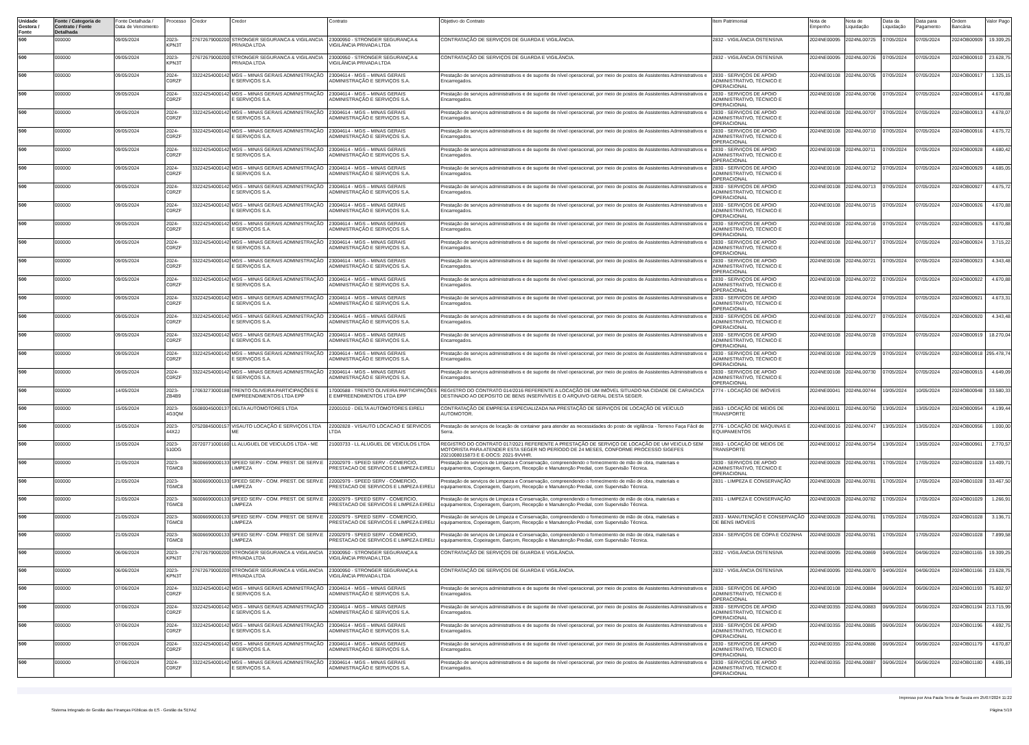| Unidade Gestora / Fonte | Fonte / Categoria de Contrato / Fonte Detalhada | Fonte Detalhada / Data de Vencimento | Processo | Credor | Credor | Contrato | Objetivo do Contrato | Item Patrimonial | Nota de Empenho | Nota de Liquidação | Data da Liquidação | Data para Pagamento | Ordem Bancária | Valor Pago |
| --- | --- | --- | --- | --- | --- | --- | --- | --- | --- | --- | --- | --- | --- | --- |
| 500 | 000000 | 09/05/2024 | 2023-KPN3T | 27672679000200 | STRONGER SEGURANCA & VIGILANCIA PRIVADA LTDA | 23000950 - STRONGER SEGURANÇA & VIGILÂNCIA PRIVADA LTDA | CONTRATAÇÃO DE SERVIÇOS DE GUARDA E VIGILÂNCIA. | 2832 - VIGILÂNCIA OSTENSIVA | 2024NE00095 | 2024NL00725 | 07/05/2024 | 07/05/2024 | 2024OB00909 | 19.309,25 |
| 500 | 000000 | 09/05/2024 | 2023-KPN3T | 27672679000200 | STRONGER SEGURANCA & VIGILANCIA PRIVADA LTDA | 23000950 - STRONGER SEGURANÇA & VIGILÂNCIA PRIVADA LTDA | CONTRATAÇÃO DE SERVIÇOS DE GUARDA E VIGILÂNCIA. | 2832 - VIGILÂNCIA OSTENSIVA | 2024NE00095 | 2024NL00726 | 07/05/2024 | 07/05/2024 | 2024OB00910 | 23.628,75 |
| 500 | 000000 | 09/05/2024 | 2024-C0RZF | 33224254000142 | MGS – MINAS GERAIS ADMINISTRAÇÃO E SERVIÇOS S.A. | 23004614 - MGS – MINAS GERAIS ADMINISTRAÇÃO E SERVIÇOS S.A. | Prestação de serviços administrativos e de suporte de nível operacional, por meio de postos de Assistentes Administrativos e Encarregados. | 2830 - SERVIÇOS DE APOIO ADMINISTRATIVO, TÉCNICO E OPERACIONAL | 2024NE00108 | 2024NL00705 | 07/05/2024 | 07/05/2024 | 2024OB00917 | 1.325,15 |
| 500 | 000000 | 09/05/2024 | 2024-C0RZF | 33224254000142 | MGS – MINAS GERAIS ADMINISTRAÇÃO E SERVIÇOS S.A. | 23004614 - MGS – MINAS GERAIS ADMINISTRAÇÃO E SERVIÇOS S.A. | Prestação de serviços administrativos e de suporte de nível operacional, por meio de postos de Assistentes Administrativos e Encarregados. | 2830 - SERVIÇOS DE APOIO ADMINISTRATIVO, TÉCNICO E OPERACIONAL | 2024NE00108 | 2024NL00706 | 07/05/2024 | 07/05/2024 | 2024OB00914 | 4.670,88 |
| 500 | 000000 | 09/05/2024 | 2024-C0RZF | 33224254000142 | MGS – MINAS GERAIS ADMINISTRAÇÃO E SERVIÇOS S.A. | 23004614 - MGS – MINAS GERAIS ADMINISTRAÇÃO E SERVIÇOS S.A. | Prestação de serviços administrativos e de suporte de nível operacional, por meio de postos de Assistentes Administrativos e Encarregados. | 2830 - SERVIÇOS DE APOIO ADMINISTRATIVO, TÉCNICO E OPERACIONAL | 2024NE00108 | 2024NL00707 | 07/05/2024 | 07/05/2024 | 2024OB00913 | 4.678,07 |
| 500 | 000000 | 09/05/2024 | 2024-C0RZF | 33224254000142 | MGS – MINAS GERAIS ADMINISTRAÇÃO E SERVIÇOS S.A. | 23004614 - MGS – MINAS GERAIS ADMINISTRAÇÃO E SERVIÇOS S.A. | Prestação de serviços administrativos e de suporte de nível operacional, por meio de postos de Assistentes Administrativos e Encarregados. | 2830 - SERVIÇOS DE APOIO ADMINISTRATIVO, TÉCNICO E OPERACIONAL | 2024NE00108 | 2024NL00710 | 07/05/2024 | 07/05/2024 | 2024OB00916 | 4.675,72 |
| 500 | 000000 | 09/05/2024 | 2024-C0RZF | 33224254000142 | MGS – MINAS GERAIS ADMINISTRAÇÃO E SERVIÇOS S.A. | 23004614 - MGS – MINAS GERAIS ADMINISTRAÇÃO E SERVIÇOS S.A. | Prestação de serviços administrativos e de suporte de nível operacional, por meio de postos de Assistentes Administrativos e Encarregados. | 2830 - SERVIÇOS DE APOIO ADMINISTRATIVO, TÉCNICO E OPERACIONAL | 2024NE00108 | 2024NL00711 | 07/05/2024 | 07/05/2024 | 2024OB00928 | 4.680,42 |
| 500 | 000000 | 09/05/2024 | 2024-C0RZF | 33224254000142 | MGS – MINAS GERAIS ADMINISTRAÇÃO E SERVIÇOS S.A. | 23004614 - MGS – MINAS GERAIS ADMINISTRAÇÃO E SERVIÇOS S.A. | Prestação de serviços administrativos e de suporte de nível operacional, por meio de postos de Assistentes Administrativos e Encarregados. | 2830 - SERVIÇOS DE APOIO ADMINISTRATIVO, TÉCNICO E OPERACIONAL | 2024NE00108 | 2024NL00712 | 07/05/2024 | 07/05/2024 | 2024OB00929 | 4.685,05 |
| 500 | 000000 | 09/05/2024 | 2024-C0RZF | 33224254000142 | MGS – MINAS GERAIS ADMINISTRAÇÃO E SERVIÇOS S.A. | 23004614 - MGS – MINAS GERAIS ADMINISTRAÇÃO E SERVIÇOS S.A. | Prestação de serviços administrativos e de suporte de nível operacional, por meio de postos de Assistentes Administrativos e Encarregados. | 2830 - SERVIÇOS DE APOIO ADMINISTRATIVO, TÉCNICO E OPERACIONAL | 2024NE00108 | 2024NL00713 | 07/05/2024 | 07/05/2024 | 2024OB00927 | 4.675,72 |
| 500 | 000000 | 09/05/2024 | 2024-C0RZF | 33224254000142 | MGS – MINAS GERAIS ADMINISTRAÇÃO E SERVIÇOS S.A. | 23004614 - MGS – MINAS GERAIS ADMINISTRAÇÃO E SERVIÇOS S.A. | Prestação de serviços administrativos e de suporte de nível operacional, por meio de postos de Assistentes Administrativos e Encarregados. | 2830 - SERVIÇOS DE APOIO ADMINISTRATIVO, TÉCNICO E OPERACIONAL | 2024NE00108 | 2024NL00715 | 07/05/2024 | 07/05/2024 | 2024OB00926 | 4.670,88 |
| 500 | 000000 | 09/05/2024 | 2024-C0RZF | 33224254000142 | MGS – MINAS GERAIS ADMINISTRAÇÃO E SERVIÇOS S.A. | 23004614 - MGS – MINAS GERAIS ADMINISTRAÇÃO E SERVIÇOS S.A. | Prestação de serviços administrativos e de suporte de nível operacional, por meio de postos de Assistentes Administrativos e Encarregados. | 2830 - SERVIÇOS DE APOIO ADMINISTRATIVO, TÉCNICO E OPERACIONAL | 2024NE00108 | 2024NL00716 | 07/05/2024 | 07/05/2024 | 2024OB00925 | 4.670,88 |
| 500 | 000000 | 09/05/2024 | 2024-C0RZF | 33224254000142 | MGS – MINAS GERAIS ADMINISTRAÇÃO E SERVIÇOS S.A. | 23004614 - MGS – MINAS GERAIS ADMINISTRAÇÃO E SERVIÇOS S.A. | Prestação de serviços administrativos e de suporte de nível operacional, por meio de postos de Assistentes Administrativos e Encarregados. | 2830 - SERVIÇOS DE APOIO ADMINISTRATIVO, TÉCNICO E OPERACIONAL | 2024NE00108 | 2024NL00717 | 07/05/2024 | 07/05/2024 | 2024OB00924 | 3.715,22 |
| 500 | 000000 | 09/05/2024 | 2024-C0RZF | 33224254000142 | MGS – MINAS GERAIS ADMINISTRAÇÃO E SERVIÇOS S.A. | 23004614 - MGS – MINAS GERAIS ADMINISTRAÇÃO E SERVIÇOS S.A. | Prestação de serviços administrativos e de suporte de nível operacional, por meio de postos de Assistentes Administrativos e Encarregados. | 2830 - SERVIÇOS DE APOIO ADMINISTRATIVO, TÉCNICO E OPERACIONAL | 2024NE00108 | 2024NL00721 | 07/05/2024 | 07/05/2024 | 2024OB00923 | 4.343,48 |
| 500 | 000000 | 09/05/2024 | 2024-C0RZF | 33224254000142 | MGS – MINAS GERAIS ADMINISTRAÇÃO E SERVIÇOS S.A. | 23004614 - MGS – MINAS GERAIS ADMINISTRAÇÃO E SERVIÇOS S.A. | Prestação de serviços administrativos e de suporte de nível operacional, por meio de postos de Assistentes Administrativos e Encarregados. | 2830 - SERVIÇOS DE APOIO ADMINISTRATIVO, TÉCNICO E OPERACIONAL | 2024NE00108 | 2024NL00722 | 07/05/2024 | 07/05/2024 | 2024OB00922 | 4.670,88 |
| 500 | 000000 | 09/05/2024 | 2024-C0RZF | 33224254000142 | MGS – MINAS GERAIS ADMINISTRAÇÃO E SERVIÇOS S.A. | 23004614 - MGS – MINAS GERAIS ADMINISTRAÇÃO E SERVIÇOS S.A. | Prestação de serviços administrativos e de suporte de nível operacional, por meio de postos de Assistentes Administrativos e Encarregados. | 2830 - SERVIÇOS DE APOIO ADMINISTRATIVO, TÉCNICO E OPERACIONAL | 2024NE00108 | 2024NL00724 | 07/05/2024 | 07/05/2024 | 2024OB00921 | 4.673,31 |
| 500 | 000000 | 09/05/2024 | 2024-C0RZF | 33224254000142 | MGS – MINAS GERAIS ADMINISTRAÇÃO E SERVIÇOS S.A. | 23004614 - MGS – MINAS GERAIS ADMINISTRAÇÃO E SERVIÇOS S.A. | Prestação de serviços administrativos e de suporte de nível operacional, por meio de postos de Assistentes Administrativos e Encarregados. | 2830 - SERVIÇOS DE APOIO ADMINISTRATIVO, TÉCNICO E OPERACIONAL | 2024NE00108 | 2024NL00727 | 07/05/2024 | 07/05/2024 | 2024OB00920 | 4.343,48 |
| 500 | 000000 | 09/05/2024 | 2024-C0RZF | 33224254000142 | MGS – MINAS GERAIS ADMINISTRAÇÃO E SERVIÇOS S.A. | 23004614 - MGS – MINAS GERAIS ADMINISTRAÇÃO E SERVIÇOS S.A. | Prestação de serviços administrativos e de suporte de nível operacional, por meio de postos de Assistentes Administrativos e Encarregados. | 2830 - SERVIÇOS DE APOIO ADMINISTRATIVO, TÉCNICO E OPERACIONAL | 2024NE00108 | 2024NL00728 | 07/05/2024 | 07/05/2024 | 2024OB00919 | 18.270,04 |
| 500 | 000000 | 09/05/2024 | 2024-C0RZF | 33224254000142 | MGS – MINAS GERAIS ADMINISTRAÇÃO E SERVIÇOS S.A. | 23004614 - MGS – MINAS GERAIS ADMINISTRAÇÃO E SERVIÇOS S.A. | Prestação de serviços administrativos e de suporte de nível operacional, por meio de postos de Assistentes Administrativos e Encarregados. | 2830 - SERVIÇOS DE APOIO ADMINISTRATIVO, TÉCNICO E OPERACIONAL | 2024NE00108 | 2024NL00729 | 07/05/2024 | 07/05/2024 | 2024OB00918 | 295.478,74 |
| 500 | 000000 | 09/05/2024 | 2024-C0RZF | 33224254000142 | MGS – MINAS GERAIS ADMINISTRAÇÃO E SERVIÇOS S.A. | 23004614 - MGS – MINAS GERAIS ADMINISTRAÇÃO E SERVIÇOS S.A. | Prestação de serviços administrativos e de suporte de nível operacional, por meio de postos de Assistentes Administrativos e Encarregados. | 2830 - SERVIÇOS DE APOIO ADMINISTRATIVO, TÉCNICO E OPERACIONAL | 2024NE00108 | 2024NL00730 | 07/05/2024 | 07/05/2024 | 2024OB00915 | 4.649,09 |
| 500 | 000000 | 14/05/2024 | 2023-ZB4B9 | 17063273000188 | TRENTO OLIVEIRA PARTICIPAÇÕES E EMPREENDIMENTOS LTDA EPP | 17000588 - TRENTO OLIVEIRA PARTICIPAÇÕES E EMPREENDIMENTOS LTDA EPP | REGISTRO DO CONTRATO 014/2016 REFERENTE A LOCAÇÃO DE UM IMÓVEL SITUADO NA CIDADE DE CARIACICA DESTINADO AO DEPOSITO DE BENS INSERVÍVEIS E O ARQUIVO GERAL DESTA SEGER. | 2774 - LOCAÇÃO DE IMÓVEIS | 2024NE00041 | 2024NL00744 | 10/05/2024 | 10/05/2024 | 2024OB00948 | 33.580,33 |
| 500 | 000000 | 15/05/2024 | 2023-4G3QM | 05080045000137 | DELTA AUTOMOTORES LTDA | 22001010 - DELTA AUTOMOTORES EIRELI | CONTRATAÇÃO DE EMPRESA ESPECIALIZADA NA PRESTAÇÃO DE SERVIÇOS DE LOCAÇÃO DE VEÍCULO AUTOMOTOR. | 2853 - LOCAÇÃO DE MEIOS DE TRANSPORTE | 2024NE00011 | 2024NL00750 | 13/05/2024 | 13/05/2024 | 2024OB00954 | 4.199,44 |
| 500 | 000000 | 15/05/2024 | 2023-44X2J | 07520845000157 | VISAUTO LOCAÇÃO E SERVIÇOS LTDA ME | 22002828 - VISAUTO LOCACAO E SERVICOS LTDA | Prestação de serviços de locação de container para atender as necessidades do posto de vigilância - Terreno Faça Fácil de Serra. | 2776 - LOCAÇÃO DE MÁQUINAS E EQUIPAMENTOS | 2024NE00016 | 2024NL00747 | 13/05/2024 | 13/05/2024 | 2024OB00956 | 1.000,00 |
| 500 | 000000 | 15/05/2024 | 2023-510DG | 20720771000160 | LL ALUGUEL DE VEICULOS LTDA - ME | 21003733 - LL ALUGUEL DE VEICULOS LTDA | REGISTRO DO CONTRATO 017/2021 REFERENTE A PRESTAÇÃO DE SERVIÇO DE LOCAÇÃO DE UM VEICULO SEM MOTORISTA PARA ATENDER ESTA SEGER NO PERÍODO DE 24 MESES, CONFORME PROCESSO SIGEFES 2021008015873 E E-DOCS: 2021-9VVHR. | 2853 - LOCAÇÃO DE MEIOS DE TRANSPORTE | 2024NE00012 | 2024NL00754 | 13/05/2024 | 13/05/2024 | 2024OB00961 | 2.770,57 |
| 500 | 000000 | 21/05/2024 | 2023-TGMC8 | 36006690000133 | SPEED SERV - COM. PREST. DE SERV.E LIMPEZA | 22002979 - SPEED SERV - COMERCIO, PRESTACAO DE SERVICOS E LIMPEZA EIRELI | Prestação de serviços de Limpeza e Conservação, compreendendo o fornecimento de mão de obra, materiais e equipamentos, Copeiragem, Garçom, Recepção e Manutenção Predial, com Supervisão Técnica. | 2830 - SERVIÇOS DE APOIO ADMINISTRATIVO, TÉCNICO E OPERACIONAL | 2024NE00028 | 2024NL00781 | 17/05/2024 | 17/05/2024 | 2024OB01028 | 13.409,71 |
| 500 | 000000 | 21/05/2024 | 2023-TGMC8 | 36006690000133 | SPEED SERV - COM. PREST. DE SERV.E LIMPEZA | 22002979 - SPEED SERV - COMERCIO, PRESTACAO DE SERVICOS E LIMPEZA EIRELI | Prestação de serviços de Limpeza e Conservação, compreendendo o fornecimento de mão de obra, materiais e equipamentos, Copeiragem, Garçom, Recepção e Manutenção Predial, com Supervisão Técnica. | 2831 - LIMPEZA E CONSERVAÇÃO | 2024NE00028 | 2024NL00781 | 17/05/2024 | 17/05/2024 | 2024OB01028 | 33.467,50 |
| 500 | 000000 | 21/05/2024 | 2023-TGMC8 | 36006690000133 | SPEED SERV - COM. PREST. DE SERV.E LIMPEZA | 22002979 - SPEED SERV - COMERCIO, PRESTACAO DE SERVICOS E LIMPEZA EIRELI | Prestação de serviços de Limpeza e Conservação, compreendendo o fornecimento de mão de obra, materiais e equipamentos, Copeiragem, Garçom, Recepção e Manutenção Predial, com Supervisão Técnica. | 2831 - LIMPEZA E CONSERVAÇÃO | 2024NE00028 | 2024NL00782 | 17/05/2024 | 17/05/2024 | 2024OB01029 | 1.266,91 |
| 500 | 000000 | 21/05/2024 | 2023-TGMC8 | 36006690000133 | SPEED SERV - COM. PREST. DE SERV.E LIMPEZA | 22002979 - SPEED SERV - COMERCIO, PRESTACAO DE SERVICOS E LIMPEZA EIRELI | Prestação de serviços de Limpeza e Conservação, compreendendo o fornecimento de mão de obra, materiais e equipamentos, Copeiragem, Garçom, Recepção e Manutenção Predial, com Supervisão Técnica. | 2833 - MANUTENÇÃO E CONSERVAÇÃO DE BENS IMÓVEIS | 2024NE00028 | 2024NL00781 | 17/05/2024 | 17/05/2024 | 2024OB01028 | 3.136,71 |
| 500 | 000000 | 21/05/2024 | 2023-TGMC8 | 36006690000133 | SPEED SERV - COM. PREST. DE SERV.E LIMPEZA | 22002979 - SPEED SERV - COMERCIO, PRESTACAO DE SERVICOS E LIMPEZA EIRELI | Prestação de serviços de Limpeza e Conservação, compreendendo o fornecimento de mão de obra, materiais e equipamentos, Copeiragem, Garçom, Recepção e Manutenção Predial, com Supervisão Técnica. | 2834 - SERVIÇOS DE COPA E COZINHA | 2024NE00028 | 2024NL00781 | 17/05/2024 | 17/05/2024 | 2024OB01028 | 7.899,58 |
| 500 | 000000 | 06/06/2024 | 2023-KPN3T | 27672679000200 | STRONGER SEGURANCA & VIGILANCIA PRIVADA LTDA | 23000950 - STRONGER SEGURANÇA & VIGILÂNCIA PRIVADA LTDA | CONTRATAÇÃO DE SERVIÇOS DE GUARDA E VIGILÂNCIA. | 2832 - VIGILÂNCIA OSTENSIVA | 2024NE00095 | 2024NL00869 | 04/06/2024 | 04/06/2024 | 2024OB01165 | 19.309,25 |
| 500 | 000000 | 06/06/2024 | 2023-KPN3T | 27672679000200 | STRONGER SEGURANCA & VIGILANCIA PRIVADA LTDA | 23000950 - STRONGER SEGURANÇA & VIGILÂNCIA PRIVADA LTDA | CONTRATAÇÃO DE SERVIÇOS DE GUARDA E VIGILÂNCIA. | 2832 - VIGILÂNCIA OSTENSIVA | 2024NE00095 | 2024NL00870 | 04/06/2024 | 04/06/2024 | 2024OB01166 | 23.628,75 |
| 500 | 000000 | 07/06/2024 | 2024-C0RZF | 33224254000142 | MGS – MINAS GERAIS ADMINISTRAÇÃO E SERVIÇOS S.A. | 23004614 - MGS – MINAS GERAIS ADMINISTRAÇÃO E SERVIÇOS S.A. | Prestação de serviços administrativos e de suporte de nível operacional, por meio de postos de Assistentes Administrativos e Encarregados. | 2830 - SERVIÇOS DE APOIO ADMINISTRATIVO, TÉCNICO E OPERACIONAL | 2024NE00108 | 2024NL00884 | 06/06/2024 | 06/06/2024 | 2024OB01193 | 75.802,97 |
| 500 | 000000 | 07/06/2024 | 2024-C0RZF | 33224254000142 | MGS – MINAS GERAIS ADMINISTRAÇÃO E SERVIÇOS S.A. | 23004614 - MGS – MINAS GERAIS ADMINISTRAÇÃO E SERVIÇOS S.A. | Prestação de serviços administrativos e de suporte de nível operacional, por meio de postos de Assistentes Administrativos e Encarregados. | 2830 - SERVIÇOS DE APOIO ADMINISTRATIVO, TÉCNICO E OPERACIONAL | 2024NE00355 | 2024NL00883 | 06/06/2024 | 06/06/2024 | 2024OB01194 | 213.715,99 |
| 500 | 000000 | 07/06/2024 | 2024-C0RZF | 33224254000142 | MGS – MINAS GERAIS ADMINISTRAÇÃO E SERVIÇOS S.A. | 23004614 - MGS – MINAS GERAIS ADMINISTRAÇÃO E SERVIÇOS S.A. | Prestação de serviços administrativos e de suporte de nível operacional, por meio de postos de Assistentes Administrativos e Encarregados. | 2830 - SERVIÇOS DE APOIO ADMINISTRATIVO, TÉCNICO E OPERACIONAL | 2024NE00355 | 2024NL00885 | 06/06/2024 | 06/06/2024 | 2024OB01196 | 4.692,75 |
| 500 | 000000 | 07/06/2024 | 2024-C0RZF | 33224254000142 | MGS – MINAS GERAIS ADMINISTRAÇÃO E SERVIÇOS S.A. | 23004614 - MGS – MINAS GERAIS ADMINISTRAÇÃO E SERVIÇOS S.A. | Prestação de serviços administrativos e de suporte de nível operacional, por meio de postos de Assistentes Administrativos e Encarregados. | 2830 - SERVIÇOS DE APOIO ADMINISTRATIVO, TÉCNICO E OPERACIONAL | 2024NE00355 | 2024NL00886 | 06/06/2024 | 06/06/2024 | 2024OB01179 | 4.670,87 |
| 500 | 000000 | 07/06/2024 | 2024-C0RZF | 33224254000142 | MGS – MINAS GERAIS ADMINISTRAÇÃO E SERVIÇOS S.A. | 23004614 - MGS – MINAS GERAIS ADMINISTRAÇÃO E SERVIÇOS S.A. | Prestação de serviços administrativos e de suporte de nível operacional, por meio de postos de Assistentes Administrativos e Encarregados. | 2830 - SERVIÇOS DE APOIO ADMINISTRATIVO, TÉCNICO E OPERACIONAL | 2024NE00355 | 2024NL00887 | 06/06/2024 | 06/06/2024 | 2024OB01180 | 4.695,19 |
Impresso por Ana Paula Terra de Souza em 25/07/2024 11:22
Sistema Integrado de Gestão das Finanças Públicas do ES - Gestão da SEFAZ Página 5/19